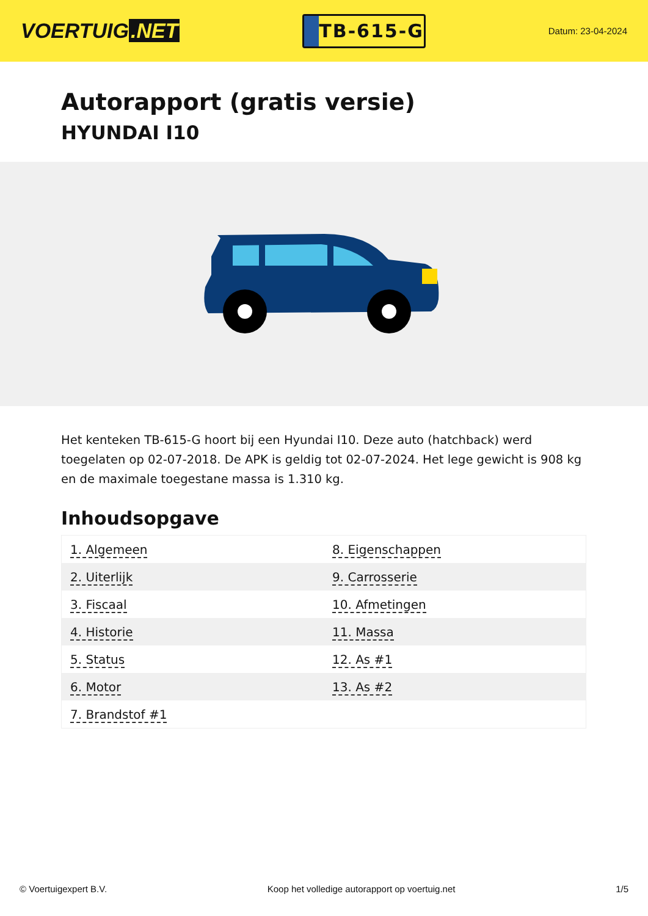VOERTUIG.NET
TB-615-G
Datum: 23-04-2024
Autorapport (gratis versie)
HYUNDAI I10
Het kenteken TB-615-G hoort bij een Hyundai I10. Deze auto (hatchback) werd toegelaten op 02-07-2018. De APK is geldig tot 02-07-2024. Het lege gewicht is 908 kg en de maximale toegestane massa is 1.310 kg.
Inhoudsopgave
| 1. Algemeen | 8. Eigenschappen |
| 2. Uiterlijk | 9. Carrosserie |
| 3. Fiscaal | 10. Afmetingen |
| 4. Historie | 11. Massa |
| 5. Status | 12. As #1 |
| 6. Motor | 13. As #2 |
| 7. Brandstof #1 | |
© Voertuigexpert B.V. Koop het volledige autorapport op voertuig.net 1/5